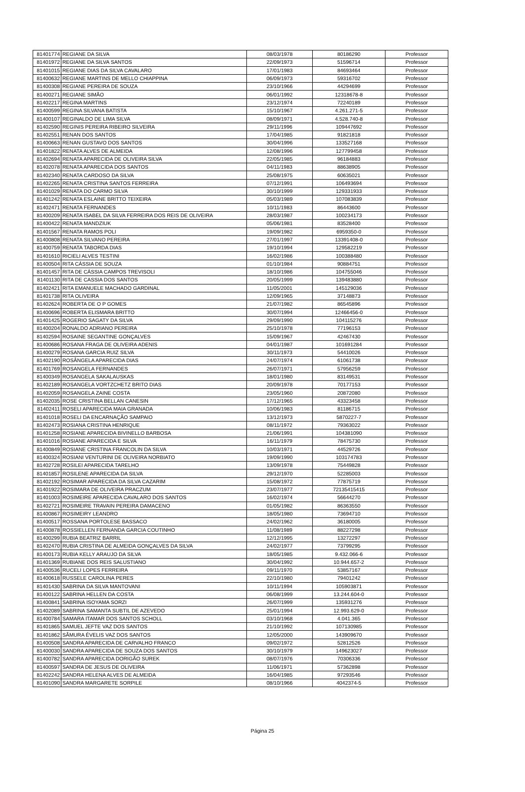| 81401774 | REGIANE DA SILVA | 08/03/1978 | 80186290 | Professor |
| 81401972 | REGIANE DA SILVA SANTOS | 22/09/1973 | 51596714 | Professor |
| 81401015 | REGIANE DIAS DA SILVA CAVALARO | 17/01/1983 | 84693464 | Professor |
| 81400632 | REGIANE MARTINS DE MELLO CHIAPPINA | 06/09/1973 | 59316702 | Professor |
| 81400308 | REGIANE PEREIRA DE SOUZA | 23/10/1966 | 44294699 | Professor |
| 81400271 | REGIANE SIMÃO | 06/01/1992 | 12318678-8 | Professor |
| 81402217 | REGINA MARTINS | 23/12/1974 | 72240189 | Professor |
| 81400599 | REGINA SILVANA BATISTA | 15/10/1967 | 4.261.271-5 | Professor |
| 81400107 | REGINALDO DE LIMA SILVA | 08/09/1971 | 4.528.740-8 | Professor |
| 81402590 | REGINIS PEREIRA RIBEIRO SILVEIRA | 29/11/1996 | 109447692 | Professor |
| 81402551 | RENAN DOS SANTOS | 17/04/1985 | 91821818 | Professor |
| 81400663 | RENAN GUSTAVO DOS SANTOS | 30/04/1996 | 133527168 | Professor |
| 81401822 | RENATA ALVES DE ALMEIDA | 12/08/1996 | 127799458 | Professor |
| 81402694 | RENATA APARECIDA DE OLIVEIRA SILVA | 22/05/1985 | 96184883 | Professor |
| 81402078 | RENATA APARECIDA DOS SANTOS | 04/11/1983 | 88638905 | Professor |
| 81402340 | RENATA CARDOSO DA SILVA | 25/08/1975 | 60635021 | Professor |
| 81402265 | RENATA CRISTINA SANTOS FERREIRA | 07/12/1991 | 106493694 | Professor |
| 81401029 | RENATA DO CARMO SILVA | 30/10/1999 | 129331933 | Professor |
| 81401242 | RENATA ESLAINE BRITTO TEIXEIRA | 05/03/1989 | 107083839 | Professor |
| 81402471 | RENATA FERNANDES | 10/11/1983 | 86443600 | Professor |
| 81400209 | RENATA ISABEL DA SILVA FERREIRA DOS REIS DE OLIVEIRA | 28/03/1987 | 100234173 | Professor |
| 81400422 | RENATA MANDZIUK | 05/06/1981 | 83528400 | Professor |
| 81401567 | RENATA RAMOS POLI | 19/09/1982 | 6959350-0 | Professor |
| 81400808 | RENATA SILVANO PEREIRA | 27/01/1997 | 13391408-0 | Professor |
| 81400759 | RENATA TABORDA DIAS | 19/10/1994 | 129582219 | Professor |
| 81401610 | RICIELI ALVES TESTINI | 16/02/1986 | 100388480 | Professor |
| 81400504 | RITA CÁSSIA DE SOUZA | 01/10/1984 | 90884751 | Professor |
| 81401457 | RITA DE CÁSSIA CAMPOS TREVISOLI | 18/10/1986 | 104755046 | Professor |
| 81401130 | RITA DE CASSIA DOS SANTOS | 20/05/1999 | 139483880 | Professor |
| 81402421 | RITA EMANUELE MACHADO GARDINAL | 11/05/2001 | 145129036 | Professor |
| 81401738 | RITA OLIVEIRA | 12/09/1965 | 37148873 | Professor |
| 81402624 | ROBERTA DE O P GOMES | 21/07/1982 | 86545896 | Professor |
| 81400696 | ROBERTA ELISMARA BRITTO | 30/07/1994 | 12466456-0 | Professor |
| 81401425 | ROGERIO SAGATY DA SILVA | 29/09/1990 | 104115276 | Professor |
| 81400204 | RONALDO ADRIANO PEREIRA | 25/10/1978 | 77196153 | Professor |
| 81402594 | ROSAINE SEGANTINE GONÇALVES | 15/09/1967 | 42467430 | Professor |
| 81400686 | ROSANA FRAGA DE OLIVEIRA ADENIS | 04/01/1987 | 101691284 | Professor |
| 81400279 | ROSANA GARCIA RUIZ SILVA | 30/11/1973 | 54410026 | Professor |
| 81402190 | ROSÂNGELA APARECIDA DIAS | 24/07/1974 | 61061738 | Professor |
| 81401769 | ROSANGELA FERNANDES | 26/07/1971 | 57956259 | Professor |
| 81400349 | ROSANGELA SAKALAUSKAS | 18/01/1980 | 83149531 | Professor |
| 81402189 | ROSANGELA VORTZCHETZ BRITO DIAS | 20/09/1978 | 70177153 | Professor |
| 81402059 | ROSANGELA ZAINE COSTA | 23/05/1960 | 20872080 | Professor |
| 81402035 | ROSE CRISTINA BELLAN CANESIN | 17/12/1965 | 43323458 | Professor |
| 81402411 | ROSELI APARECIDA MAIA GRANADA | 10/06/1983 | 81186715 | Professor |
| 81401018 | ROSELI DA ENCARNAÇÃO SAMPAIO | 13/12/1973 | 5870227-7 | Professor |
| 81402473 | ROSIANA CRISTINA HENRIQUE | 08/11/1972 | 79363022 | Professor |
| 81401258 | ROSIANE APARECIDA BIVINELLO BARBOSA | 21/06/1991 | 104381090 | Professor |
| 81401016 | ROSIANE APARECIDA E SILVA | 16/11/1979 | 78475730 | Professor |
| 81400849 | ROSIANE CRISTINA FRANCOLIN DA SILVA | 10/03/1971 | 44529726 | Professor |
| 81400324 | ROSIANI VENTURINI DE OLIVEIRA NORBIATO | 19/09/1990 | 103174783 | Professor |
| 81402728 | ROSILEI APARECIDA TARELHO | 13/09/1978 | 75449828 | Professor |
| 81401857 | ROSILENE APARECIDA DA SILVA | 29/12/1970 | 52285003 | Professor |
| 81402192 | ROSIMAR APARECIDA DA SILVA CAZARIM | 15/08/1972 | 77875719 | Professor |
| 81401922 | ROSIMARA DE OLIVEIRA PRACZUM | 23/07/1977 | 72135415415 | Professor |
| 81401003 | ROSIMEIRE APARECIDA CAVALARO DOS SANTOS | 16/02/1974 | 56644270 | Professor |
| 81402721 | ROSIMEIRE TRAVAIN PEREIRA DAMACENO | 01/05/1982 | 86363550 | Professor |
| 81400867 | ROSIMEIRY LEANDRO | 18/05/1980 | 73694710 | Professor |
| 81400517 | ROSSANA PORTOLESE BASSACO | 24/02/1962 | 36180005 | Professor |
| 81400878 | ROSSIELLEN FERNANDA GARCIA COUTINHO | 11/08/1989 | 88227298 | Professor |
| 81400299 | RUBIA BEATRIZ BARRIL | 12/12/1995 | 13272297 | Professor |
| 81402470 | RUBIA CRISTINA DE ALMEIDA GONÇALVES DA SILVA | 24/02/1977 | 73799295 | Professor |
| 81400173 | RUBIA KELLY ARAUJO DA SILVA | 18/05/1985 | 9.432.066-6 | Professor |
| 81401369 | RUBIANE DOS REIS SALUSTIANO | 30/04/1992 | 10.944.657-2 | Professor |
| 81400536 | RUCELI LOPES FERREIRA | 09/11/1970 | 53857167 | Professor |
| 81400618 | RUSSELE CAROLINA PERES | 22/10/1980 | 79401242 | Professor |
| 81401430 | SABRINA DA SILVA MANTOVANI | 10/11/1994 | 105903871 | Professor |
| 81400122 | SABRINA HELLEN DA COSTA | 06/08/1999 | 13.244.604-0 | Professor |
| 81400841 | SABRINA ISOYAMA SORZI | 26/07/1999 | 135931276 | Professor |
| 81402089 | SABRINA SAMANTA SUBTIL DE AZEVEDO | 25/01/1994 | 12.993.629-0 | Professor |
| 81400784 | SAMARA ITAMAR DOS SANTOS SCHOLL | 03/10/1968 | 4.041.365 | Professor |
| 81401865 | SAMUEL JEFTE VAZ DOS SANTOS | 21/10/1992 | 107130985 | Professor |
| 81401862 | SÂMURA ÉVELIS VAZ DOS SANTOS | 12/05/2000 | 143909670 | Professor |
| 81400508 | SANDRA APARECIDA DE CARVALHO FRANCO | 09/02/1972 | 52812526 | Professor |
| 81400030 | SANDRA APARECIDA DE SOUZA DOS SANTOS | 30/10/1979 | 149623027 | Professor |
| 81400782 | SANDRA APARECIDA DORIGÃO SUREK | 08/07/1976 | 70306336 | Professor |
| 81400597 | SANDRA DE JESUS DE OLIVEIRA | 11/06/1971 | 57362898 | Professor |
| 81402242 | SANDRA HELENA ALVES DE ALMEIDA | 16/04/1985 | 97293546 | Professor |
| 81401090 | SANDRA MARGARETE SORPILE | 08/10/1966 | 4042374-5 | Professor |
Página 25